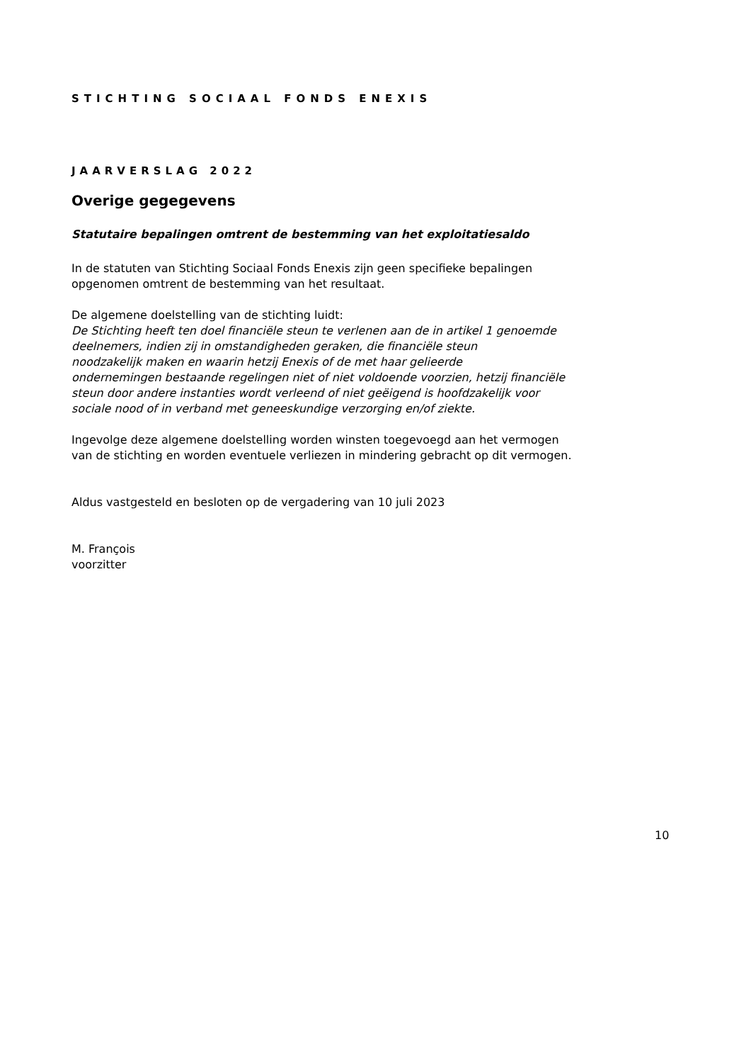STICHTING SOCIAAL FONDS ENEXIS
JAARVERSLAG 2022
Overige gegegevens
Statutaire bepalingen omtrent de bestemming van het exploitatiesaldo
In de statuten van Stichting Sociaal Fonds Enexis zijn geen specifieke bepalingen
opgenomen omtrent de bestemming van het resultaat.
De algemene doelstelling van de stichting luidt:
De Stichting heeft ten doel financiële steun te verlenen aan de in artikel 1 genoemde
deelnemers, indien zij in omstandigheden geraken, die financiële steun
noodzakelijk maken en waarin hetzij Enexis of de met haar gelieerde
ondernemingen bestaande regelingen niet of niet voldoende voorzien, hetzij financiële
steun door andere instanties wordt verleend of niet geëigend is hoofdzakelijk voor
sociale nood of in verband met geneeskundige verzorging en/of ziekte.
Ingevolge deze algemene doelstelling worden winsten toegevoegd aan het vermogen
van de stichting en worden eventuele verliezen in mindering gebracht op dit vermogen.
Aldus vastgesteld en besloten op de vergadering van 10 juli 2023
M. François
voorzitter
10